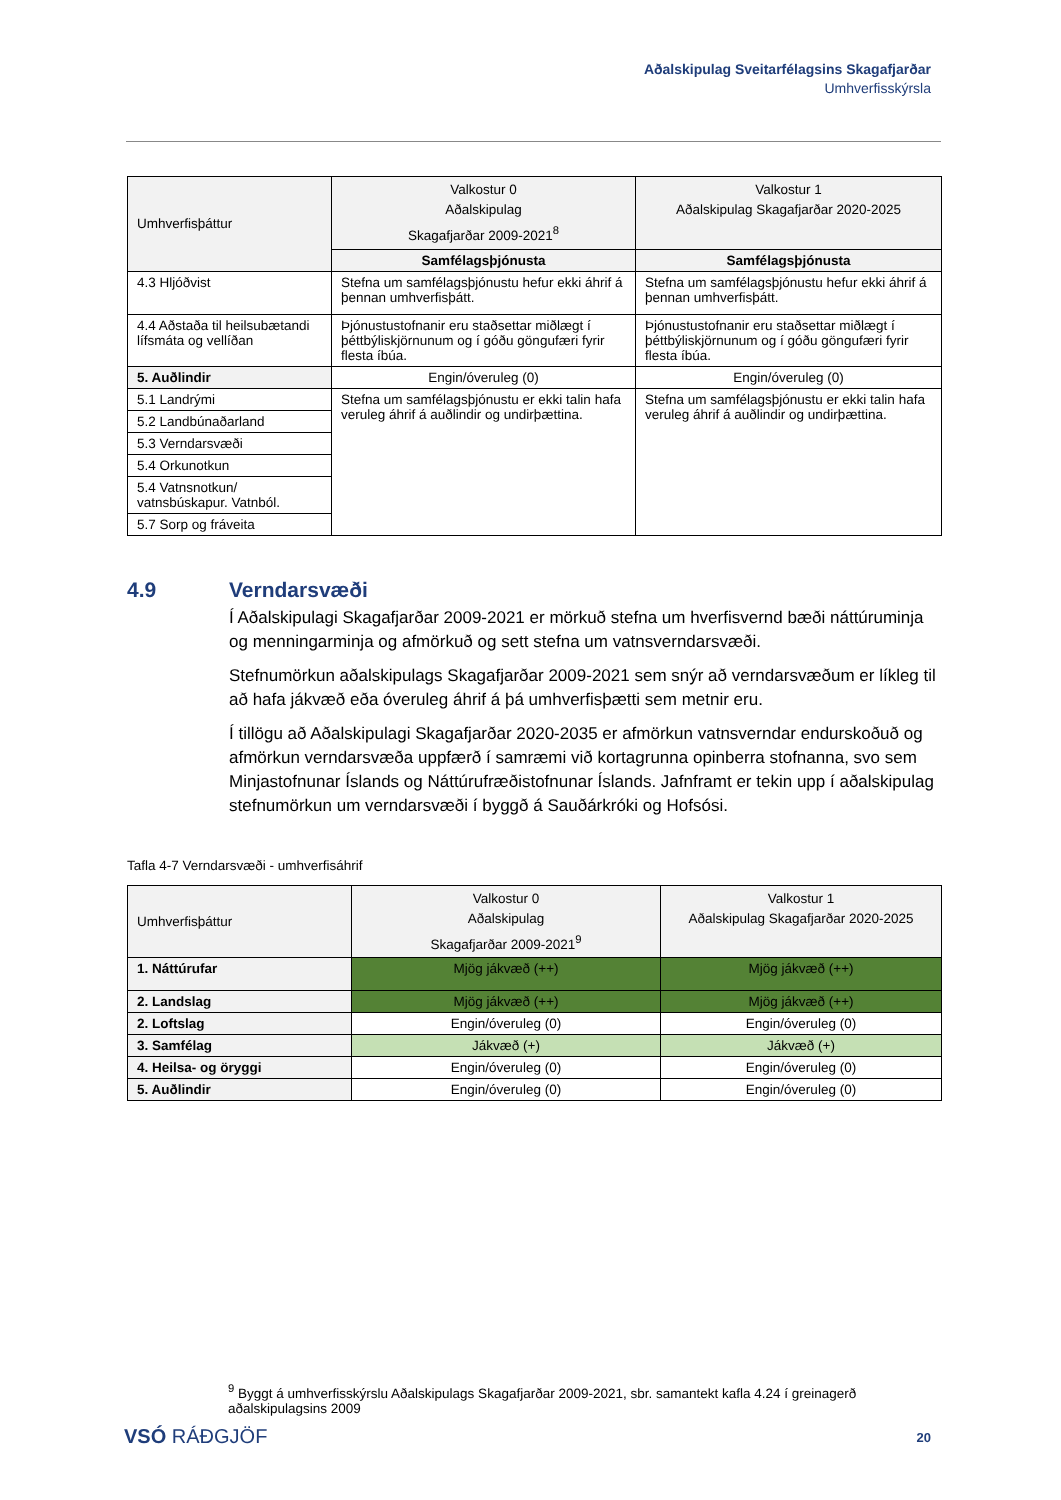Aðalskipulag Sveitarfélagsins Skagafjarðar
Umhverfisskýrsla
| Umhverfisþáttur | Valkostur 0 Aðalskipulag Skagafjarðar 2009-2021<sup>8</sup> | Valkostur 1 Aðalskipulag Skagafjarðar 2020-2025 |
| --- | --- | --- |
| | Samfélagsþjónusta | Samfélagsþjónusta |
| 4.3 Hljóðvist | Stefna um samfélagsþjónustu hefur ekki áhrif á þennan umhverfisþátt. | Stefna um samfélagsþjónustu hefur ekki áhrif á þennan umhverfisþátt. |
| 4.4 Aðstaða til heilsubætandi lífsmáta og vellíðan | Þjónustustofnanir eru staðsettar miðlægt í þéttbýliskjörnunum og í góðu göngufæri fyrir flesta íbúa. | Þjónustustofnanir eru staðsettar miðlægt í þéttbýliskjörnunum og í góðu göngufæri fyrir flesta íbúa. |
| 5. Auðlindir | Engin/óveruleg (0) | Engin/óveruleg (0) |
| 5.1 Landrými | Stefna um samfélagsþjónustu er ekki talin hafa veruleg áhrif á auðlindir og undirþættina. | Stefna um samfélagsþjónustu er ekki talin hafa veruleg áhrif á auðlindir og undirþættina. |
| 5.2 Landbúnaðarland | | |
| 5.3 Verndarsvæði | | |
| 5.4 Orkunotkun | | |
| 5.4 Vatnsnotkun/ vatnsbúskapur. Vatnból. | | |
| 5.7 Sorp og fráveita | | |
4.9 Verndarsvæði
Í Aðalskipulagi Skagafjarðar 2009-2021 er mörkuð stefna um hverfisvernd bæði náttúruminja og menningarminja og afmörkuð og sett stefna um vatnsverndarsvæði.
Stefnumörkun aðalskipulags Skagafjarðar 2009-2021 sem snýr að verndarsvæðum er líkleg til að hafa jákvæð eða óveruleg áhrif á þá umhverfisþætti sem metnir eru.
Í tillögu að Aðalskipulagi Skagafjarðar 2020-2035 er afmörkun vatnsverndar endurskoðuð og afmörkun verndarsvæða uppfærð í samræmi við kortagrunna opinberra stofnanna, svo sem Minjastofnunar Íslands og Náttúrufræðistofnunar Íslands. Jafnframt er tekin upp í aðalskipulag stefnumörkun um verndarsvæði í byggð á Sauðárkróki og Hofsósi.
Tafla 4-7 Verndarsvæði - umhverfisáhrif
| Umhverfisþáttur | Valkostur 0 Aðalskipulag Skagafjarðar 2009-2021<sup>9</sup> | Valkostur 1 Aðalskipulag Skagafjarðar 2020-2025 |
| --- | --- | --- |
| 1. Náttúrufar | Mjög jákvæð (++) | Mjög jákvæð (++) |
| 2. Landslag | Mjög jákvæð (++) | Mjög jákvæð (++) |
| 2. Loftslag | Engin/óveruleg (0) | Engin/óveruleg (0) |
| 3. Samfélag | Jákvæð (+) | Jákvæð (+) |
| 4. Heilsa- og öryggi | Engin/óveruleg (0) | Engin/óveruleg (0) |
| 5. Auðlindir | Engin/óveruleg (0) | Engin/óveruleg (0) |
<sup>9</sup> Byggt á umhverfisskýrslu Aðalskipulags Skagafjarðar 2009-2021, sbr. samantekt kafla 4.24 í greinagerð aðalskipulagsins 2009
VSÓ RÁÐGJÖF 20